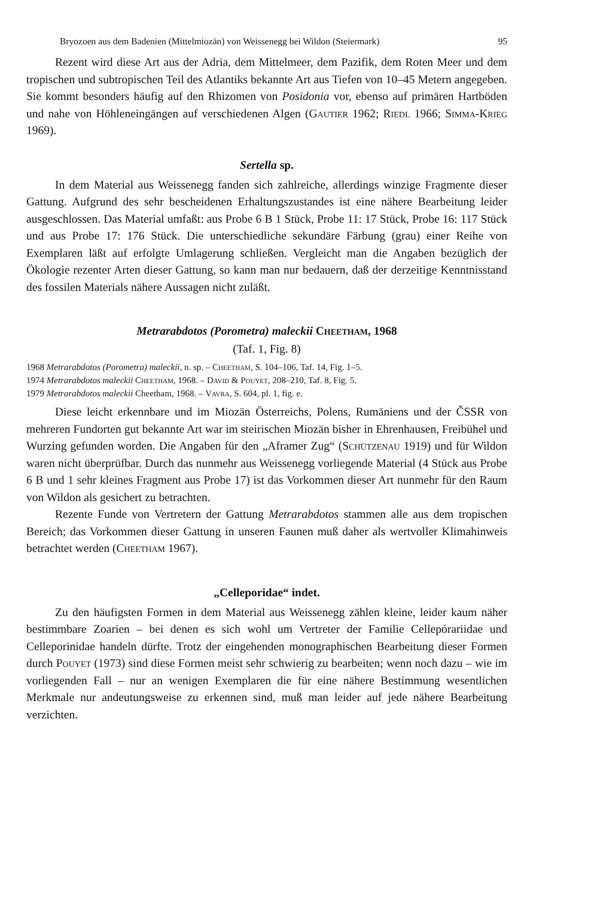Bryozoen aus dem Badenien (Mittelmiozän) von Weissenegg bei Wildon (Steiermark) 95
Rezent wird diese Art aus der Adria, dem Mittelmeer, dem Pazifik, dem Roten Meer und dem tropischen und subtropischen Teil des Atlantiks bekannte Art aus Tiefen von 10–45 Metern angegeben. Sie kommt besonders häufig auf den Rhizomen von Posidonia vor, ebenso auf primären Hartböden und nahe von Höhleneingängen auf verschiedenen Algen (Gautier 1962; Riedl 1966; Simma-Krieg 1969).
Sertella sp.
In dem Material aus Weissenegg fanden sich zahlreiche, allerdings winzige Fragmente dieser Gattung. Aufgrund des sehr bescheidenen Erhaltungszustandes ist eine nähere Bearbeitung leider ausgeschlossen. Das Material umfaßt: aus Probe 6 B 1 Stück, Probe 11: 17 Stück, Probe 16: 117 Stück und aus Probe 17: 176 Stück. Die unterschiedliche sekundäre Färbung (grau) einer Reihe von Exemplaren läßt auf erfolgte Umlagerung schließen. Vergleicht man die Angaben bezüglich der Ökologie rezenter Arten dieser Gattung, so kann man nur bedauern, daß der derzeitige Kenntnisstand des fossilen Materials nähere Aussagen nicht zuläßt.
Metrarabdotos (Porometra) maleckii Cheetham, 1968
(Taf. 1, Fig. 8)
1968 Metrarabdotos (Porometra) maleckii, n. sp. – Cheetham, S. 104–106, Taf. 14, Fig. 1–5.
1974 Metrarabdotos maleckii Cheetham, 1968. – David & Pouyet, 208–210, Taf. 8, Fig. 5.
1979 Metrarabdotos maleckii Cheetham, 1968. – Vavra, S. 604, pl. 1, fig. e.
Diese leicht erkennbare und im Miozän Österreichs, Polens, Rumäniens und der ČSSR von mehreren Fundorten gut bekannte Art war im steirischen Miozän bisher in Ehrenhausen, Freibühel und Wurzing gefunden worden. Die Angaben für den „Aframer Zug“ (Schützenau 1919) und für Wildon waren nicht überprüfbar. Durch das nunmehr aus Weissenegg vorliegende Material (4 Stück aus Probe 6 B und 1 sehr kleines Fragment aus Probe 17) ist das Vorkommen dieser Art nunmehr für den Raum von Wildon als gesichert zu betrachten.
Rezente Funde von Vertretern der Gattung Metrarabdotos stammen alle aus dem tropischen Bereich; das Vorkommen dieser Gattung in unseren Faunen muß daher als wertvoller Klimahinweis betrachtet werden (Cheetham 1967).
„Celleporidae“ indet.
Zu den häufigsten Formen in dem Material aus Weissenegg zählen kleine, leider kaum näher bestimmbare Zoarien – bei denen es sich wohl um Vertreter der Familie Cellepórariidae und Celleporinidae handeln dürfte. Trotz der eingehenden monographischen Bearbeitung dieser Formen durch Pouyet (1973) sind diese Formen meist sehr schwierig zu bearbeiten; wenn noch dazu – wie im vorliegenden Fall – nur an wenigen Exemplaren die für eine nähere Bestimmung wesentlichen Merkmale nur andeutungsweise zu erkennen sind, muß man leider auf jede nähere Bearbeitung verzichten.